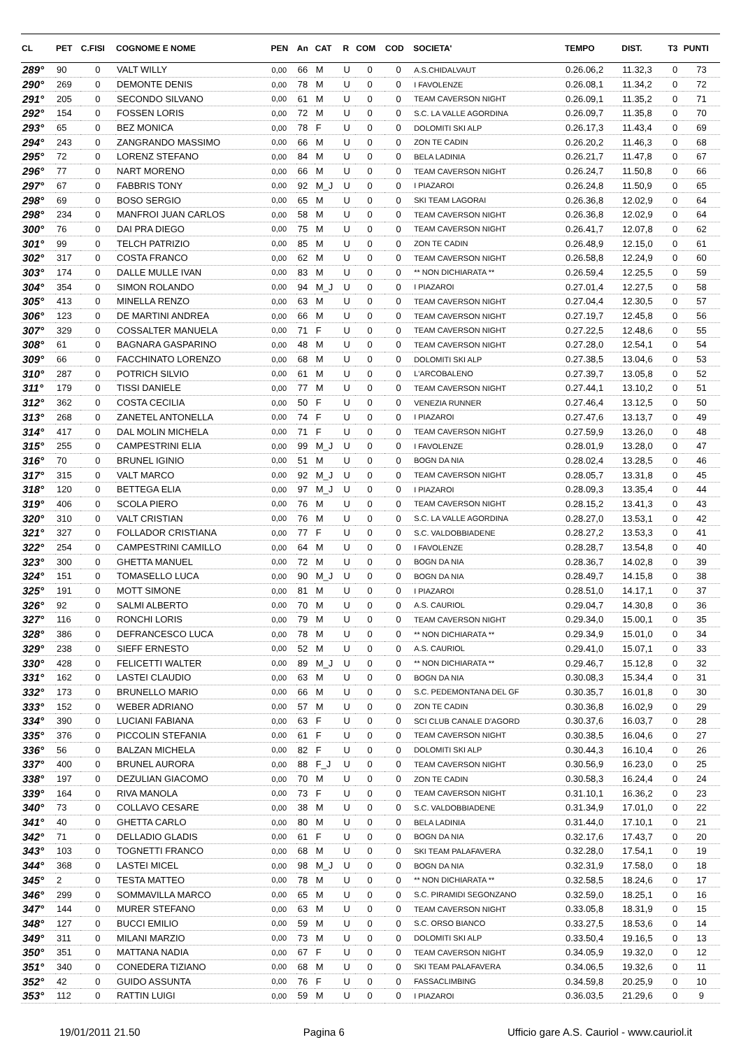| CL | PET | C.FISI | COGNOME E NOME | PEN | An | CAT | R | COM | COD | SOCIETA' | TEMPO | DIST. | T3 | PUNTI |
| --- | --- | --- | --- | --- | --- | --- | --- | --- | --- | --- | --- | --- | --- | --- |
| 289° | 90 | 0 | VALT WILLY | 0,00 | 66 | M | U | 0 | 0 | A.S.CHIDALVAUT | 0.26.06,2 | 11.32,3 | 0 | 73 |
| 290° | 269 | 0 | DEMONTE DENIS | 0,00 | 78 | M | U | 0 | 0 | I FAVOLENZE | 0.26.08,1 | 11.34,2 | 0 | 72 |
| 291° | 205 | 0 | SECONDO SILVANO | 0,00 | 61 | M | U | 0 | 0 | TEAM CAVERSON NIGHT | 0.26.09,1 | 11.35,2 | 0 | 71 |
| 292° | 154 | 0 | FOSSEN LORIS | 0,00 | 72 | M | U | 0 | 0 | S.C. LA VALLE AGORDINA | 0.26.09,7 | 11.35,8 | 0 | 70 |
| 293° | 65 | 0 | BEZ MONICA | 0,00 | 78 | F | U | 0 | 0 | DOLOMITI SKI ALP | 0.26.17,3 | 11.43,4 | 0 | 69 |
| 294° | 243 | 0 | ZANGRANDO MASSIMO | 0,00 | 66 | M | U | 0 | 0 | ZON TE CADIN | 0.26.20,2 | 11.46,3 | 0 | 68 |
| 295° | 72 | 0 | LORENZ STEFANO | 0,00 | 84 | M | U | 0 | 0 | BELA LADINIA | 0.26.21,7 | 11.47,8 | 0 | 67 |
| 296° | 77 | 0 | NART MORENO | 0,00 | 66 | M | U | 0 | 0 | TEAM CAVERSON NIGHT | 0.26.24,7 | 11.50,8 | 0 | 66 |
| 297° | 67 | 0 | FABBRIS TONY | 0,00 | 92 | M_J | U | 0 | 0 | I PIAZAROI | 0.26.24,8 | 11.50,9 | 0 | 65 |
| 298° | 69 | 0 | BOSO SERGIO | 0,00 | 65 | M | U | 0 | 0 | SKI TEAM LAGORAI | 0.26.36,8 | 12.02,9 | 0 | 64 |
| 298° | 234 | 0 | MANFROI JUAN CARLOS | 0,00 | 58 | M | U | 0 | 0 | TEAM CAVERSON NIGHT | 0.26.36,8 | 12.02,9 | 0 | 64 |
| 300° | 76 | 0 | DAI PRA DIEGO | 0,00 | 75 | M | U | 0 | 0 | TEAM CAVERSON NIGHT | 0.26.41,7 | 12.07,8 | 0 | 62 |
| 301° | 99 | 0 | TELCH PATRIZIO | 0,00 | 85 | M | U | 0 | 0 | ZON TE CADIN | 0.26.48,9 | 12.15,0 | 0 | 61 |
| 302° | 317 | 0 | COSTA FRANCO | 0,00 | 62 | M | U | 0 | 0 | TEAM CAVERSON NIGHT | 0.26.58,8 | 12.24,9 | 0 | 60 |
| 303° | 174 | 0 | DALLE MULLE IVAN | 0,00 | 83 | M | U | 0 | 0 | ** NON DICHIARATA ** | 0.26.59,4 | 12.25,5 | 0 | 59 |
| 304° | 354 | 0 | SIMON ROLANDO | 0,00 | 94 | M_J | U | 0 | 0 | I PIAZAROI | 0.27.01,4 | 12.27,5 | 0 | 58 |
| 305° | 413 | 0 | MINELLA RENZO | 0,00 | 63 | M | U | 0 | 0 | TEAM CAVERSON NIGHT | 0.27.04,4 | 12.30,5 | 0 | 57 |
| 306° | 123 | 0 | DE MARTINI ANDREA | 0,00 | 66 | M | U | 0 | 0 | TEAM CAVERSON NIGHT | 0.27.19,7 | 12.45,8 | 0 | 56 |
| 307° | 329 | 0 | COSSALTER MANUELA | 0,00 | 71 | F | U | 0 | 0 | TEAM CAVERSON NIGHT | 0.27.22,5 | 12.48,6 | 0 | 55 |
| 308° | 61 | 0 | BAGNARA GASPARINO | 0,00 | 48 | M | U | 0 | 0 | TEAM CAVERSON NIGHT | 0.27.28,0 | 12.54,1 | 0 | 54 |
| 309° | 66 | 0 | FACCHINATO LORENZO | 0,00 | 68 | M | U | 0 | 0 | DOLOMITI SKI ALP | 0.27.38,5 | 13.04,6 | 0 | 53 |
| 310° | 287 | 0 | POTRICH SILVIO | 0,00 | 61 | M | U | 0 | 0 | L'ARCOBALENO | 0.27.39,7 | 13.05,8 | 0 | 52 |
| 311° | 179 | 0 | TISSI DANIELE | 0,00 | 77 | M | U | 0 | 0 | TEAM CAVERSON NIGHT | 0.27.44,1 | 13.10,2 | 0 | 51 |
| 312° | 362 | 0 | COSTA CECILIA | 0,00 | 50 | F | U | 0 | 0 | VENEZIA RUNNER | 0.27.46,4 | 13.12,5 | 0 | 50 |
| 313° | 268 | 0 | ZANETEL ANTONELLA | 0,00 | 74 | F | U | 0 | 0 | I PIAZAROI | 0.27.47,6 | 13.13,7 | 0 | 49 |
| 314° | 417 | 0 | DAL MOLIN MICHELA | 0,00 | 71 | F | U | 0 | 0 | TEAM CAVERSON NIGHT | 0.27.59,9 | 13.26,0 | 0 | 48 |
| 315° | 255 | 0 | CAMPESTRINI ELIA | 0,00 | 99 | M_J | U | 0 | 0 | I FAVOLENZE | 0.28.01,9 | 13.28,0 | 0 | 47 |
| 316° | 70 | 0 | BRUNEL IGINIO | 0,00 | 51 | M | U | 0 | 0 | BOGN DA NIA | 0.28.02,4 | 13.28,5 | 0 | 46 |
| 317° | 315 | 0 | VALT MARCO | 0,00 | 92 | M_J | U | 0 | 0 | TEAM CAVERSON NIGHT | 0.28.05,7 | 13.31,8 | 0 | 45 |
| 318° | 120 | 0 | BETTEGA ELIA | 0,00 | 97 | M_J | U | 0 | 0 | I PIAZAROI | 0.28.09,3 | 13.35,4 | 0 | 44 |
| 319° | 406 | 0 | SCOLA PIERO | 0,00 | 76 | M | U | 0 | 0 | TEAM CAVERSON NIGHT | 0.28.15,2 | 13.41,3 | 0 | 43 |
| 320° | 310 | 0 | VALT CRISTIAN | 0,00 | 76 | M | U | 0 | 0 | S.C. LA VALLE AGORDINA | 0.28.27,0 | 13.53,1 | 0 | 42 |
| 321° | 327 | 0 | FOLLADOR CRISTIANA | 0,00 | 77 | F | U | 0 | 0 | S.C. VALDOBBIADENE | 0.28.27,2 | 13.53,3 | 0 | 41 |
| 322° | 254 | 0 | CAMPESTRINI CAMILLO | 0,00 | 64 | M | U | 0 | 0 | I FAVOLENZE | 0.28.28,7 | 13.54,8 | 0 | 40 |
| 323° | 300 | 0 | GHETTA MANUEL | 0,00 | 72 | M | U | 0 | 0 | BOGN DA NIA | 0.28.36,7 | 14.02,8 | 0 | 39 |
| 324° | 151 | 0 | TOMASELLO LUCA | 0,00 | 90 | M_J | U | 0 | 0 | BOGN DA NIA | 0.28.49,7 | 14.15,8 | 0 | 38 |
| 325° | 191 | 0 | MOTT SIMONE | 0,00 | 81 | M | U | 0 | 0 | I PIAZAROI | 0.28.51,0 | 14.17,1 | 0 | 37 |
| 326° | 92 | 0 | SALMI ALBERTO | 0,00 | 70 | M | U | 0 | 0 | A.S. CAURIOL | 0.29.04,7 | 14.30,8 | 0 | 36 |
| 327° | 116 | 0 | RONCHI LORIS | 0,00 | 79 | M | U | 0 | 0 | TEAM CAVERSON NIGHT | 0.29.34,0 | 15.00,1 | 0 | 35 |
| 328° | 386 | 0 | DEFRANCESCO LUCA | 0,00 | 78 | M | U | 0 | 0 | ** NON DICHIARATA ** | 0.29.34,9 | 15.01,0 | 0 | 34 |
| 329° | 238 | 0 | SIEFF ERNESTO | 0,00 | 52 | M | U | 0 | 0 | A.S. CAURIOL | 0.29.41,0 | 15.07,1 | 0 | 33 |
| 330° | 428 | 0 | FELICETTI WALTER | 0,00 | 89 | M_J | U | 0 | 0 | ** NON DICHIARATA ** | 0.29.46,7 | 15.12,8 | 0 | 32 |
| 331° | 162 | 0 | LASTEI CLAUDIO | 0,00 | 63 | M | U | 0 | 0 | BOGN DA NIA | 0.30.08,3 | 15.34,4 | 0 | 31 |
| 332° | 173 | 0 | BRUNELLO MARIO | 0,00 | 66 | M | U | 0 | 0 | S.C. PEDEMONTANA DEL GF | 0.30.35,7 | 16.01,8 | 0 | 30 |
| 333° | 152 | 0 | WEBER ADRIANO | 0,00 | 57 | M | U | 0 | 0 | ZON TE CADIN | 0.30.36,8 | 16.02,9 | 0 | 29 |
| 334° | 390 | 0 | LUCIANI FABIANA | 0,00 | 63 | F | U | 0 | 0 | SCI CLUB CANALE D'AGORD | 0.30.37,6 | 16.03,7 | 0 | 28 |
| 335° | 376 | 0 | PICCOLIN STEFANIA | 0,00 | 61 | F | U | 0 | 0 | TEAM CAVERSON NIGHT | 0.30.38,5 | 16.04,6 | 0 | 27 |
| 336° | 56 | 0 | BALZAN MICHELA | 0,00 | 82 | F | U | 0 | 0 | DOLOMITI SKI ALP | 0.30.44,3 | 16.10,4 | 0 | 26 |
| 337° | 400 | 0 | BRUNEL AURORA | 0,00 | 88 | F_J | U | 0 | 0 | TEAM CAVERSON NIGHT | 0.30.56,9 | 16.23,0 | 0 | 25 |
| 338° | 197 | 0 | DEZULIAN GIACOMO | 0,00 | 70 | M | U | 0 | 0 | ZON TE CADIN | 0.30.58,3 | 16.24,4 | 0 | 24 |
| 339° | 164 | 0 | RIVA MANOLA | 0,00 | 73 | F | U | 0 | 0 | TEAM CAVERSON NIGHT | 0.31.10,1 | 16.36,2 | 0 | 23 |
| 340° | 73 | 0 | COLLAVO CESARE | 0,00 | 38 | M | U | 0 | 0 | S.C. VALDOBBIADENE | 0.31.34,9 | 17.01,0 | 0 | 22 |
| 341° | 40 | 0 | GHETTA CARLO | 0,00 | 80 | M | U | 0 | 0 | BELA LADINIA | 0.31.44,0 | 17.10,1 | 0 | 21 |
| 342° | 71 | 0 | DELLADIO GLADIS | 0,00 | 61 | F | U | 0 | 0 | BOGN DA NIA | 0.32.17,6 | 17.43,7 | 0 | 20 |
| 343° | 103 | 0 | TOGNETTI FRANCO | 0,00 | 68 | M | U | 0 | 0 | SKI TEAM PALAFAVERA | 0.32.28,0 | 17.54,1 | 0 | 19 |
| 344° | 368 | 0 | LASTEI MICEL | 0,00 | 98 | M_J | U | 0 | 0 | BOGN DA NIA | 0.32.31,9 | 17.58,0 | 0 | 18 |
| 345° | 2 | 0 | TESTA MATTEO | 0,00 | 78 | M | U | 0 | 0 | ** NON DICHIARATA ** | 0.32.58,5 | 18.24,6 | 0 | 17 |
| 346° | 299 | 0 | SOMMAVILLA MARCO | 0,00 | 65 | M | U | 0 | 0 | S.C. PIRAMIDI SEGONZANO | 0.32.59,0 | 18.25,1 | 0 | 16 |
| 347° | 144 | 0 | MURER STEFANO | 0,00 | 63 | M | U | 0 | 0 | TEAM CAVERSON NIGHT | 0.33.05,8 | 18.31,9 | 0 | 15 |
| 348° | 127 | 0 | BUCCI EMILIO | 0,00 | 59 | M | U | 0 | 0 | S.C. ORSO BIANCO | 0.33.27,5 | 18.53,6 | 0 | 14 |
| 349° | 311 | 0 | MILANI MARZIO | 0,00 | 73 | M | U | 0 | 0 | DOLOMITI SKI ALP | 0.33.50,4 | 19.16,5 | 0 | 13 |
| 350° | 351 | 0 | MATTANA NADIA | 0,00 | 67 | F | U | 0 | 0 | TEAM CAVERSON NIGHT | 0.34.05,9 | 19.32,0 | 0 | 12 |
| 351° | 340 | 0 | CONEDERA TIZIANO | 0,00 | 68 | M | U | 0 | 0 | SKI TEAM PALAFAVERA | 0.34.06,5 | 19.32,6 | 0 | 11 |
| 352° | 42 | 0 | GUIDO ASSUNTA | 0,00 | 76 | F | U | 0 | 0 | FASSACLIMBING | 0.34.59,8 | 20.25,9 | 0 | 10 |
| 353° | 112 | 0 | RATTIN LUIGI | 0,00 | 59 | M | U | 0 | 0 | I PIAZAROI | 0.36.03,5 | 21.29,6 | 0 | 9 |
19/01/2011 21.50 Pagina 6 Ufficio gare A.S. Cauriol - www.cauriol.it